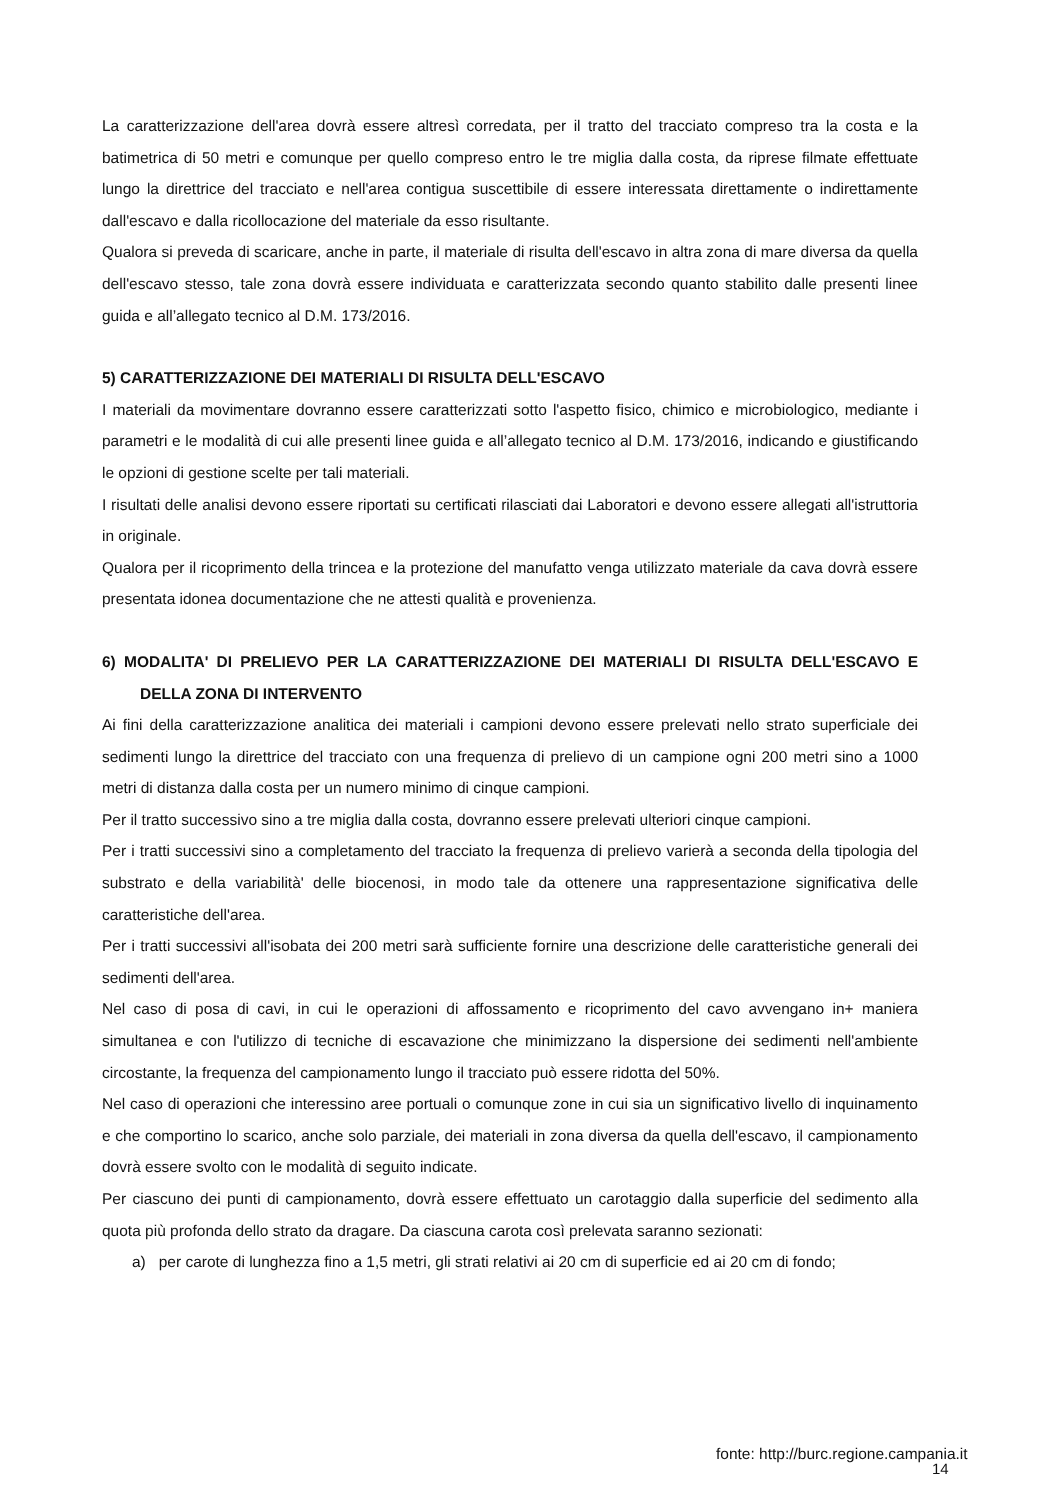La caratterizzazione dell'area dovrà essere altresì corredata, per il tratto del tracciato compreso tra la costa e la batimetrica di 50 metri e comunque per quello compreso entro le tre miglia dalla costa, da riprese filmate effettuate lungo la direttrice del tracciato e nell'area contigua suscettibile di essere interessata direttamente o indirettamente dall'escavo e dalla ricollocazione del materiale da esso risultante.
Qualora si preveda di scaricare, anche in parte, il materiale di risulta dell'escavo in altra zona di mare diversa da quella dell'escavo stesso, tale zona dovrà essere individuata e caratterizzata secondo quanto stabilito dalle presenti linee guida e all’allegato tecnico al D.M. 173/2016.
5) CARATTERIZZAZIONE DEI MATERIALI DI RISULTA DELL'ESCAVO
I materiali da movimentare dovranno essere caratterizzati sotto l'aspetto fisico, chimico e microbiologico, mediante i parametri e le modalità di cui alle presenti linee guida e all’allegato tecnico al D.M. 173/2016, indicando e giustificando le opzioni di gestione scelte per tali materiali.
I risultati delle analisi devono essere riportati su certificati rilasciati dai Laboratori e devono essere allegati all'istruttoria in originale.
Qualora per il ricoprimento della trincea e la protezione del manufatto venga utilizzato materiale da cava dovrà essere presentata idonea documentazione che ne attesti qualità e provenienza.
6) MODALITA' DI PRELIEVO PER LA CARATTERIZZAZIONE DEI MATERIALI DI RISULTA DELL'ESCAVO E DELLA ZONA DI INTERVENTO
Ai fini della caratterizzazione analitica dei materiali i campioni devono essere prelevati nello strato superficiale dei sedimenti lungo la direttrice del tracciato con una frequenza di prelievo di un campione ogni 200 metri sino a 1000 metri di distanza dalla costa per un numero minimo di cinque campioni.
Per il tratto successivo sino a tre miglia dalla costa, dovranno essere prelevati ulteriori cinque campioni.
Per i tratti successivi sino a completamento del tracciato la frequenza di prelievo varierà a seconda della tipologia del substrato e della variabilità' delle biocenosi, in modo tale da ottenere una rappresentazione significativa delle caratteristiche dell'area.
Per i tratti successivi all'isobata dei 200 metri sarà sufficiente fornire una descrizione delle caratteristiche generali dei sedimenti dell'area.
Nel caso di posa di cavi, in cui le operazioni di affossamento e ricoprimento del cavo avvengano in+ maniera simultanea e con l'utilizzo di tecniche di escavazione che minimizzano la dispersione dei sedimenti nell'ambiente circostante, la frequenza del campionamento lungo il tracciato può essere ridotta del 50%.
Nel caso di operazioni che interessino aree portuali o comunque zone in cui sia un significativo livello di inquinamento e che comportino lo scarico, anche solo parziale, dei materiali in zona diversa da quella dell'escavo, il campionamento dovrà essere svolto con le modalità di seguito indicate.
Per ciascuno dei punti di campionamento, dovrà essere effettuato un carotaggio dalla superficie del sedimento alla quota più profonda dello strato da dragare. Da ciascuna carota così prelevata saranno sezionati:
a) per carote di lunghezza fino a 1,5 metri, gli strati relativi ai 20 cm di superficie ed ai 20 cm di fondo;
fonte: http://burc.regione.campania.it
14